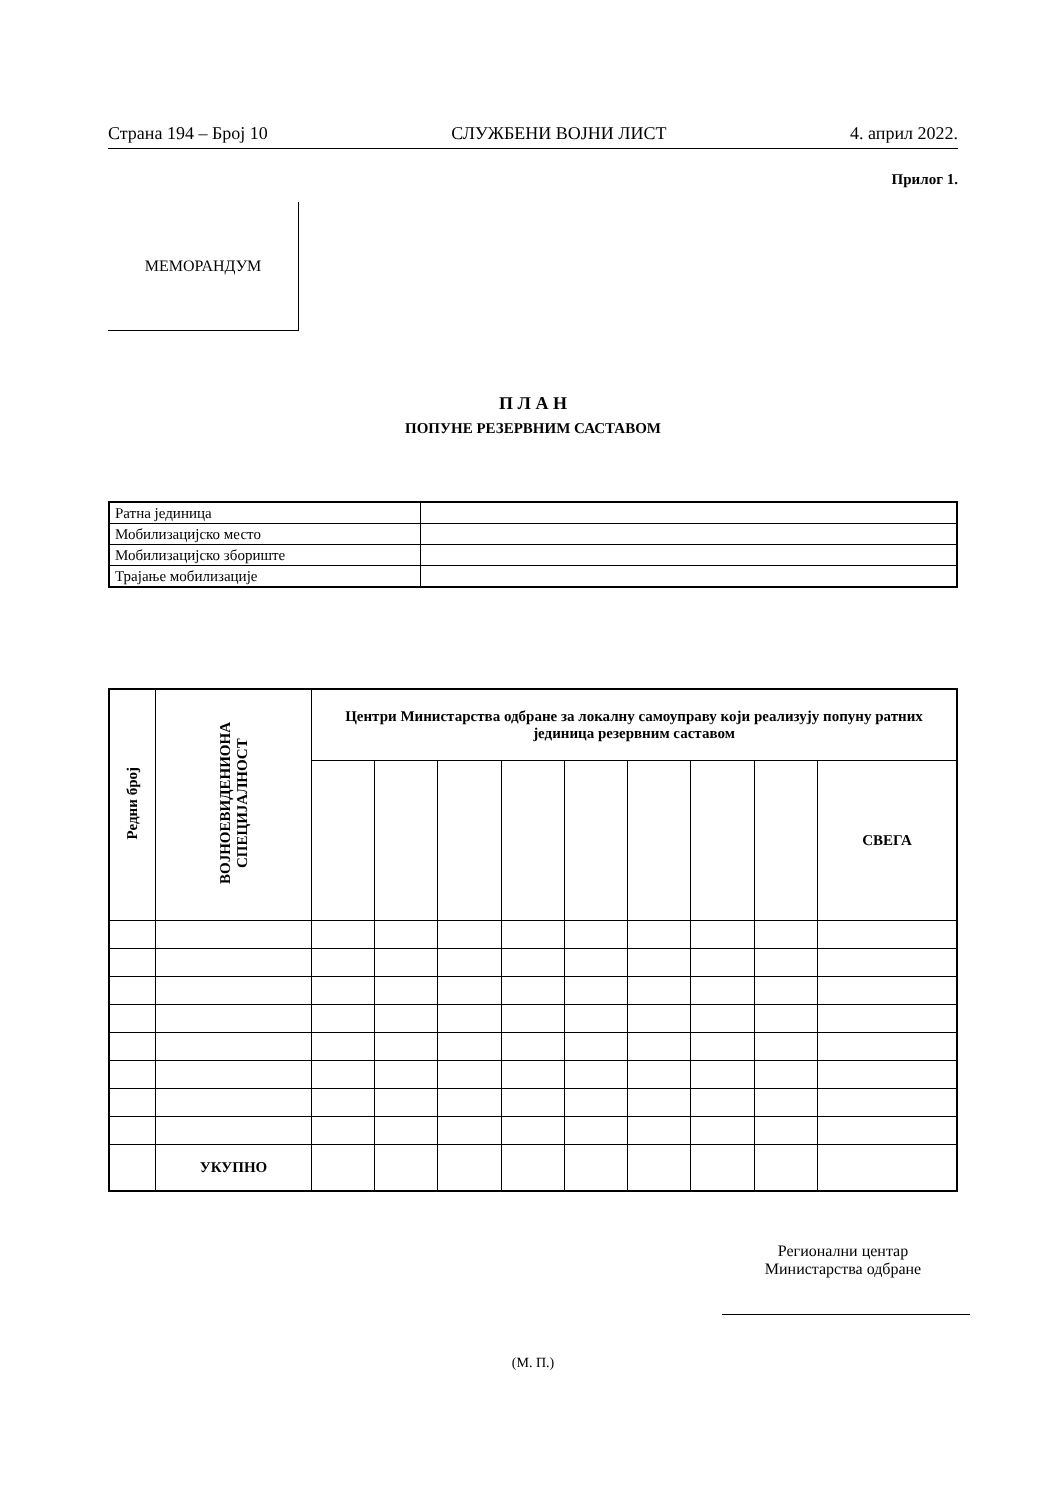Страна 194 – Број 10 СЛУЖБЕНИ ВОЈНИ ЛИСТ 4. април 2022.
Прилог 1.
МЕМОРАНДУМ
П Л А Н
ПОПУНЕ РЕЗЕРВНИМ САСТАВОМ
| Ратна јединица | |
| Мобилизацијско место | |
| Мобилизацијско збориште | |
| Трајање мобилизације | |
| Редни број | ВОЈНОЕВИДЕНИОНА СПЕЦИЈАЛНОСТ | Центри Министарства одбране за локалну самоуправу који реализују попуну ратних јединица резервним саставом | | | | | | | | |
| --- | --- | --- | --- | --- | --- | --- | --- | --- | --- | --- |
| | | | | | | | | | | СВЕГА |
| | УКУПНО | | | | | | | | | |
Регионални центар
Министарства одбране
(М. П.)